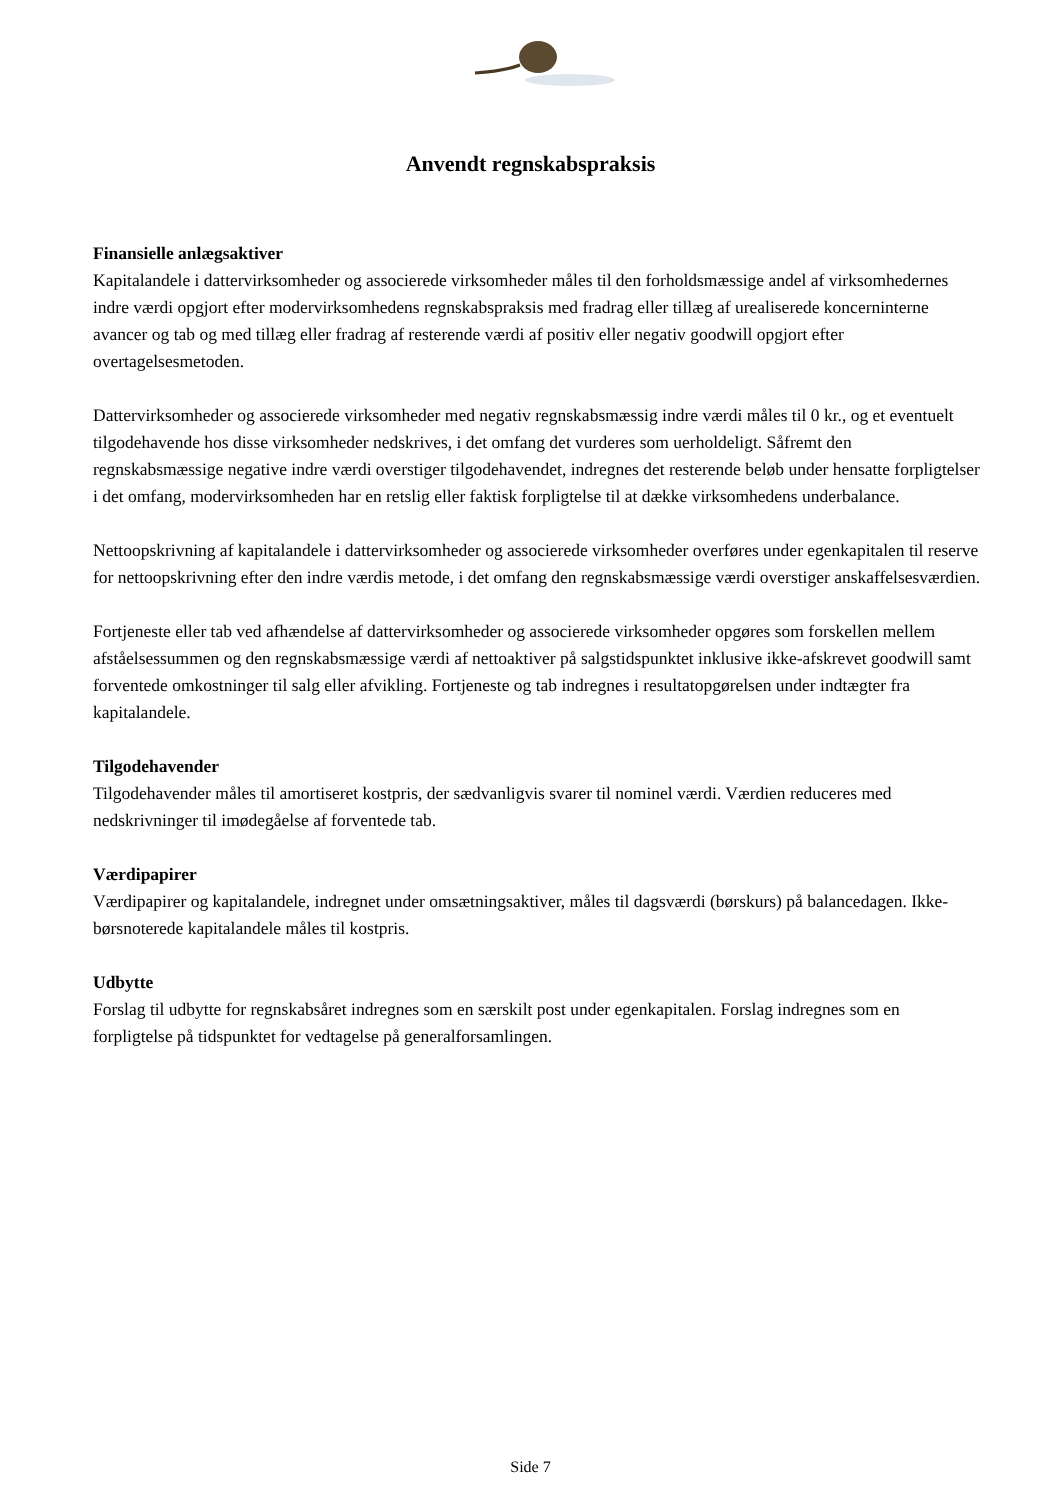Anvendt regnskabspraksis
Finansielle anlægsaktiver
Kapitalandele i dattervirksomheder og associerede virksomheder måles til den forholdsmæssige andel af virksomhedernes indre værdi opgjort efter modervirksomhedens regnskabspraksis med fradrag eller tillæg af urealiserede koncerninterne avancer og tab og med tillæg eller fradrag af resterende værdi af positiv eller negativ goodwill opgjort efter overtagelsesmetoden.
Dattervirksomheder og associerede virksomheder med negativ regnskabsmæssig indre værdi måles til 0 kr., og et eventuelt tilgodehavende hos disse virksomheder nedskrives, i det omfang det vurderes som uerholdeligt. Såfremt den regnskabsmæssige negative indre værdi overstiger tilgodehavendet, indregnes det resterende beløb under hensatte forpligtelser i det omfang, modervirksomheden har en retslig eller faktisk forpligtelse til at dække virksomhedens underbalance.
Nettoopskrivning af kapitalandele i dattervirksomheder og associerede virksomheder overføres under egenkapitalen til reserve for nettoopskrivning efter den indre værdis metode, i det omfang den regnskabsmæssige værdi overstiger anskaffelsesværdien.
Fortjeneste eller tab ved afhændelse af dattervirksomheder og associerede virksomheder opgøres som forskellen mellem afståelsessummen og den regnskabsmæssige værdi af nettoaktiver på salgstidspunktet inklusive ikke-afskrevet goodwill samt forventede omkostninger til salg eller afvikling. Fortjeneste og tab indregnes i resultatopgørelsen under indtægter fra kapitalandele.
Tilgodehavender
Tilgodehavender måles til amortiseret kostpris, der sædvanligvis svarer til nominel værdi. Værdien reduceres med nedskrivninger til imødegåelse af forventede tab.
Værdipapirer
Værdipapirer og kapitalandele, indregnet under omsætningsaktiver, måles til dagsværdi (børskurs) på balancedagen. Ikke-børsnoterede kapitalandele måles til kostpris.
Udbytte
Forslag til udbytte for regnskabsåret indregnes som en særskilt post under egenkapitalen. Forslag indregnes som en forpligtelse på tidspunktet for vedtagelse på generalforsamlingen.
Side 7